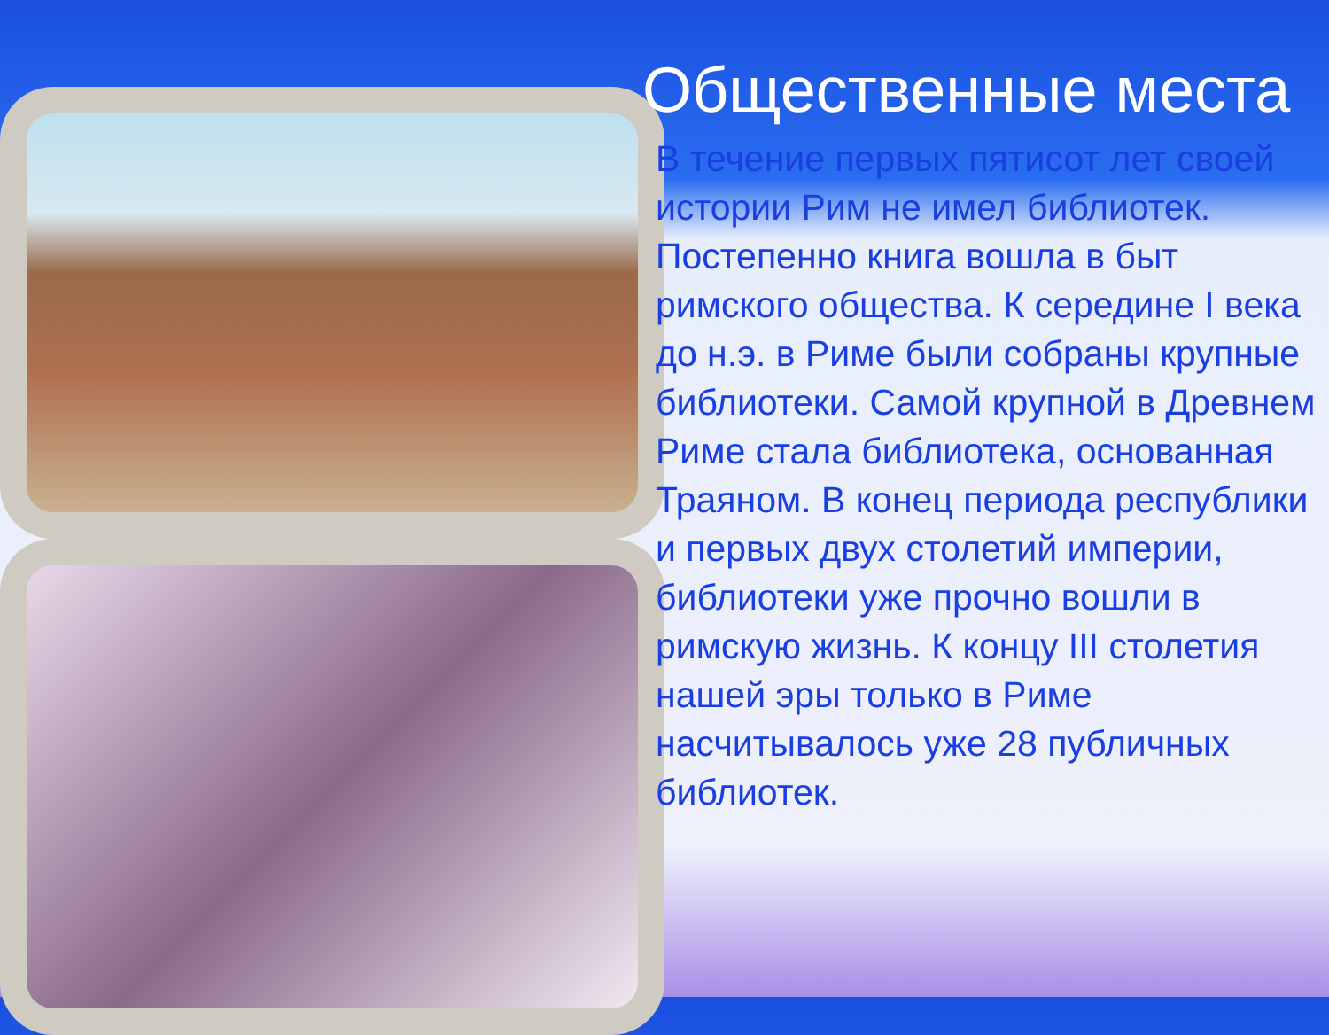Общественные места
В течение первых пятисот лет своей истории Рим не имел библиотек. Постепенно книга вошла в быт римского общества. К середине I века до н.э. в Риме были собраны крупные библиотеки. Самой крупной в Древнем Риме стала библиотека, основанная Траяном. В конец периода республики и первых двух столетий империи, библиотеки уже прочно вошли в римскую жизнь. К концу III столетия нашей эры только в Риме насчитывалось уже 28 публичных библиотек.